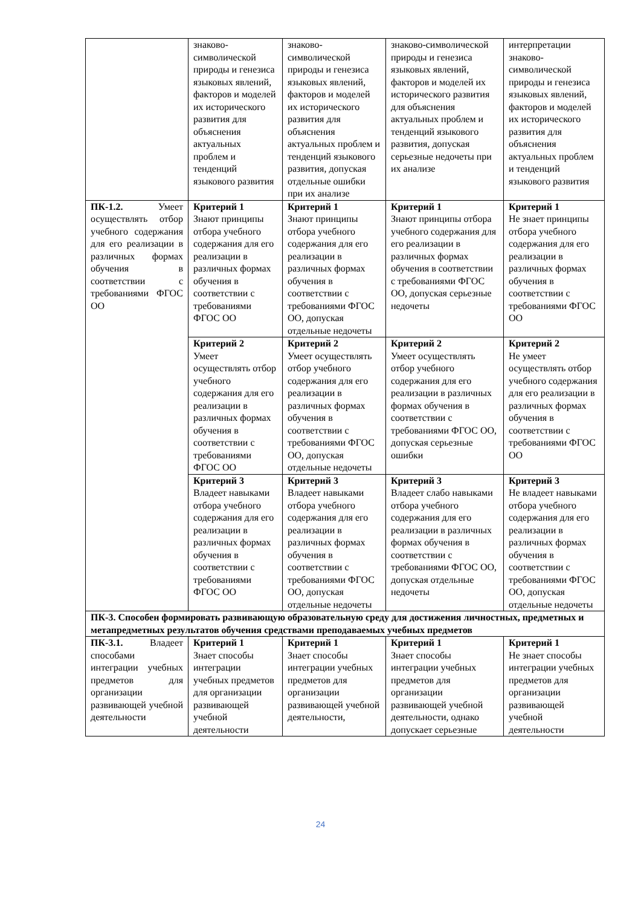| | знаково-символической природы и генезиса языковых явлений, факторов и моделей их исторического развития для объяснения актуальных проблем и тенденций языкового развития | знаково-символической природы и генезиса языковых явлений, факторов и моделей их исторического развития для объяснения актуальных проблем и тенденций языкового развития, допуская отдельные ошибки при их анализе | знаково-символической природы и генезиса языковых явлений, факторов и моделей их исторического развития для объяснения актуальных проблем и тенденций языкового развития, допуская серьезные недочеты при их анализе | интерпретации знаково-символической природы и генезиса языковых явлений, факторов и моделей их исторического развития для объяснения актуальных проблем и тенденций языкового развития |
| ПК-1.2. Умеет осуществлять отбор учебного содержания для его реализации в различных формах обучения в соответствии с требованиями ФГОС ОО | Критерий 1 Знают принципы отбора учебного содержания для его реализации в различных формах обучения в соответствии с требованиями ФГОС ОО | Критерий 1 Знают принципы отбора учебного содержания для его реализации в различных формах обучения в соответствии с требованиями ФГОС ОО, допуская отдельные недочеты | Критерий 1 Знают принципы отбора учебного содержания для его реализации в различных формах обучения в соответствии с требованиями ФГОС ОО, допуская серьезные недочеты | Критерий 1 Не знает принципы отбора учебного содержания для его реализации в различных формах обучения в соответствии с требованиями ФГОС ОО |
| | Критерий 2 Умеет осуществлять отбор учебного содержания для его реализации в различных формах обучения в соответствии с требованиями ФГОС ОО | Критерий 2 Умеет осуществлять отбор учебного содержания для его реализации в различных формах обучения в соответствии с требованиями ФГОС ОО, допуская отдельные недочеты | Критерий 2 Умеет осуществлять отбор учебного содержания для его реализации в различных формах обучения в соответствии с требованиями ФГОС ОО, допуская серьезные ошибки | Критерий 2 Не умеет осуществлять отбор учебного содержания для его реализации в различных формах обучения в соответствии с требованиями ФГОС ОО |
| | Критерий 3 Владеет навыками отбора учебного содержания для его реализации в различных формах обучения в соответствии с требованиями ФГОС ОО | Критерий 3 Владеет навыками отбора учебного содержания для его реализации в различных формах обучения в соответствии с требованиями ФГОС ОО, допуская отдельные недочеты | Критерий 3 Владеет слабо навыками отбора учебного содержания для его реализации в различных формах обучения в соответствии с требованиями ФГОС ОО, допуская отдельные недочеты | Критерий 3 Не владеет навыками отбора учебного содержания для его реализации в различных формах обучения в соответствии с требованиями ФГОС ОО, допуская отдельные недочеты |
| ПК-3. Способен формировать развивающую образовательную среду для достижения личностных, предметных и метапредметных результатов обучения средствами преподаваемых учебных предметов | | | | |
| ПК-3.1. Владеет способами интеграции учебных предметов для организации развивающей учебной деятельности | Критерий 1 Знает способы интеграции учебных предметов для организации развивающей учебной деятельности | Критерий 1 Знает способы интеграции учебных предметов для организации развивающей учебной деятельности, | Критерий 1 Знает способы интеграции учебных предметов для организации развивающей учебной деятельности, однако допускает серьезные | Критерий 1 Не знает способы интеграции учебных предметов для организации развивающей учебной деятельности |
24